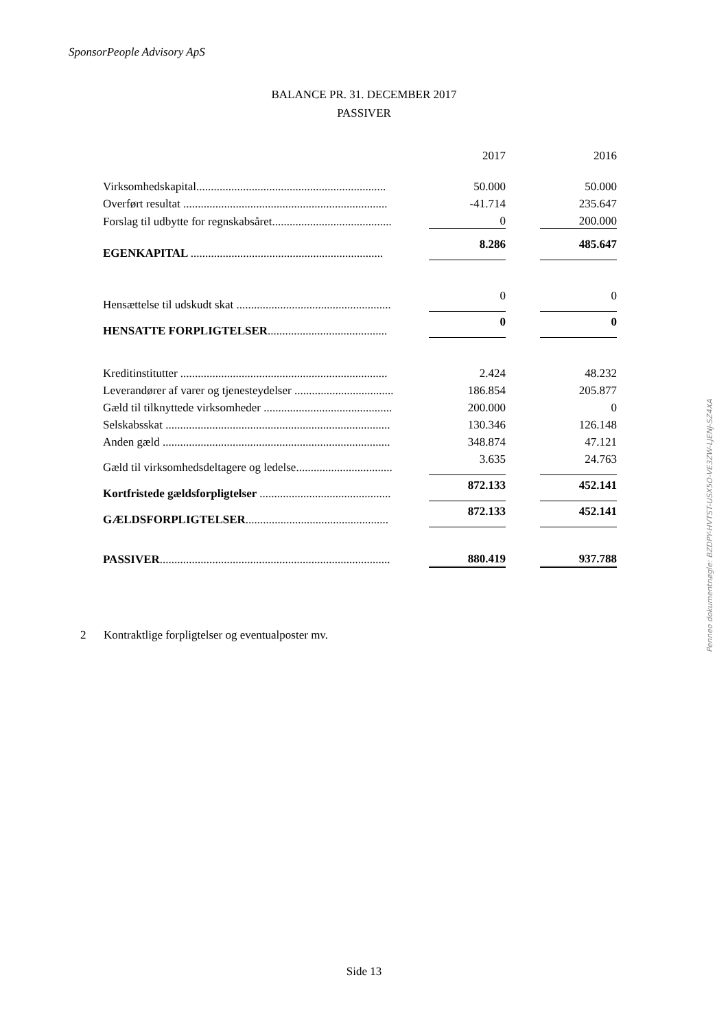SponsorPeople Advisory ApS
BALANCE PR. 31. DECEMBER 2017
PASSIVER
| | 2017 | | 2016 |
| Virksomhedskapital................................................................. | 50.000 | | 50.000 |
| Overført resultat ...................................................................... | -41.714 | | 235.647 |
| Forslag til udbytte for regnskabsåret......................................... | 0 | | 200.000 |
| EGENKAPITAL .................................................................. | 8.286 | | 485.647 |
| Hensættelse til udskudt skat ..................................................... | 0 | | 0 |
| HENSATTE FORPLIGTELSER ......................................... | 0 | | 0 |
| Kreditinstitutter ....................................................................... | 2.424 | | 48.232 |
| Leverandører af varer og tjenesteydelser .................................. | 186.854 | | 205.877 |
| Gæld til tilknyttede virksomheder ............................................ | 200.000 | | 0 |
| Selskabsskat ............................................................................. | 130.346 | | 126.148 |
| Anden gæld .............................................................................. | 348.874 | | 47.121 |
| Gæld til virksomhedsdeltagere og ledelse................................. | 3.635 | | 24.763 |
| Kortfristede gældsforpligtelser ............................................. | 872.133 | | 452.141 |
| GÆLDSFORPLIGTELSER ................................................. | 872.133 | | 452.141 |
| PASSIVER ............................................................................... | 880.419 | | 937.788 |
2 Kontraktlige forpligtelser og eventualposter mv.
Side 13
Penneo dokumentnøgle: BZDPY-HVTST-USX5O-VE3ZW-LJENJ-SZ4XA